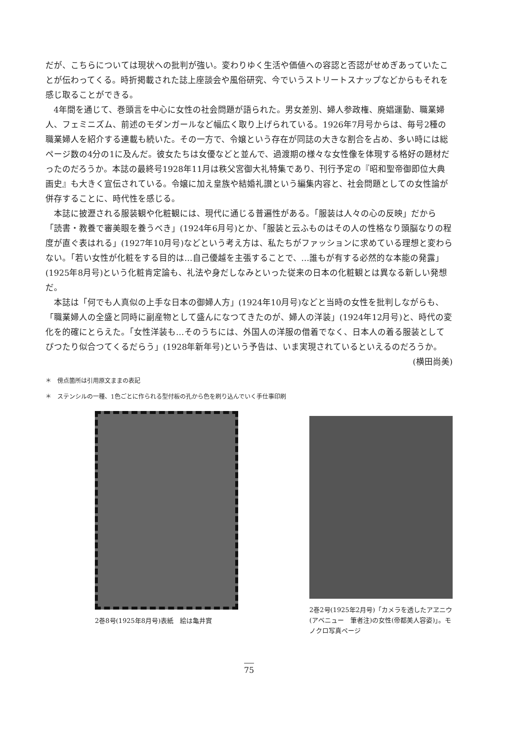だが、こちらについては現状への批判が強い。変わりゆく生活や価値への容認と否認がせめぎあっていたことが伝わってくる。時折掲載された誌上座談会や風俗研究、今でいうストリートスナップなどからもそれを感じ取ることができる。
4年間を通じて、巻頭言を中心に女性の社会問題が語られた。男女差別、婦人参政権、廃娼運動、職業婦人、フェミニズム、前述のモダンガールなど幅広く取り上げられている。1926年7月号からは、毎号2種の職業婦人を紹介する連載も続いた。その一方で、令嬢という存在が同誌の大きな割合を占め、多い時には総ページ数の4分の1に及んだ。彼女たちは女優などと並んで、過渡期の様々な女性像を体現する格好の題材だったのだろうか。本誌の最終号1928年11月は秩父宮御大礼特集であり、刊行予定の『昭和聖帝御即位大典画史』も大きく宣伝されている。令嬢に加え皇族や結婚礼讃という編集内容と、社会問題としての女性論が併存することに、時代性を感じる。
本誌に披瀝される服装観や化粧観には、現代に通じる普遍性がある。「服装は人々の心の反映」だから「読書・教養で審美眼を養うべき」(1924年6月号)とか、「服装と云ふものはその人の性格なり頭脳なりの程度が直ぐ表はれる」(1927年10月号)などという考え方は、私たちがファッションに求めている理想と変わらない。「若い女性が化粧をする目的は…自己優越を主張することで、…誰もが有する必然的な本能の発露」(1925年8月号)という化粧肯定論も、礼法や身だしなみといった従来の日本の化粧観とは異なる新しい発想だ。
本誌は「何でも人真似の上手な日本の御婦人方」(1924年10月号)などと当時の女性を批判しながらも、「職業婦人の全盛と同時に副産物として盛んになつてきたのが、婦人の洋装」(1924年12月号)と、時代の変化を的確にとらえた。「女性洋装も…そのうちには、外国人の洋服の借着でなく、日本人の着る服装としてぴつたり似合つてくるだらう」(1928年新年号)という予告は、いま実現されているといえるのだろうか。
(横田尚美)
＊　傍点箇所は引用原文ままの表記
＊　ステンシルの一種、1色ごとに作られる型付板の孔から色を刷り込んでいく手仕事印刷
2巻8号(1925年8月号)表紙　絵は亀井實
2巻2号(1925年2月号)「カメラを透したアヱニウ(アベニュー　筆者注)の女性(帝都美人容姿)」。モノクロ写真ページ
75